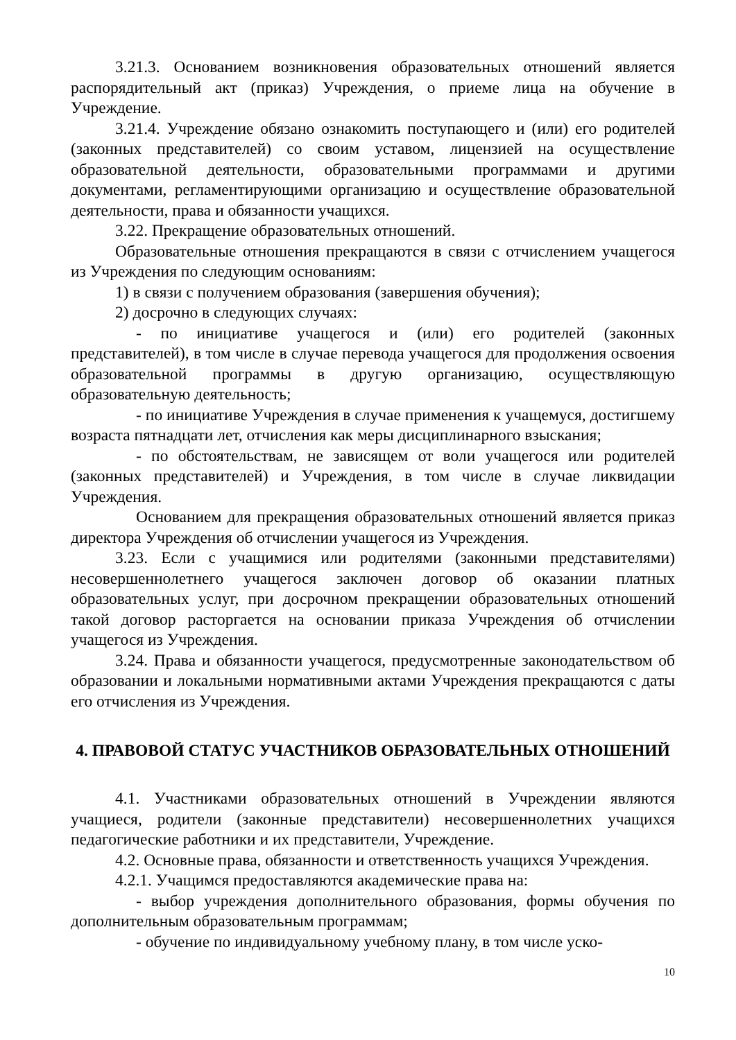3.21.3. Основанием возникновения образовательных отношений является распорядительный акт (приказ) Учреждения, о приеме лица на обучение в Учреждение.
3.21.4. Учреждение обязано ознакомить поступающего и (или) его родителей (законных представителей) со своим уставом, лицензией на осуществление образовательной деятельности, образовательными программами и другими документами, регламентирующими организацию и осуществление образовательной деятельности, права и обязанности учащихся.
3.22. Прекращение образовательных отношений.
Образовательные отношения прекращаются в связи с отчислением учащегося из Учреждения по следующим основаниям:
1) в связи с получением образования (завершения обучения);
2) досрочно в следующих случаях:
- по инициативе учащегося и (или) его родителей (законных представителей), в том числе в случае перевода учащегося для продолжения освоения образовательной программы в другую организацию, осуществляющую образовательную деятельность;
- по инициативе Учреждения в случае применения к учащемуся, достигшему возраста пятнадцати лет, отчисления как меры дисциплинарного взыскания;
- по обстоятельствам, не зависящем от воли учащегося или родителей (законных представителей) и Учреждения, в том числе в случае ликвидации Учреждения.
Основанием для прекращения образовательных отношений является приказ директора Учреждения об отчислении учащегося из Учреждения.
3.23. Если с учащимися или родителями (законными представителями) несовершеннолетнего учащегося заключен договор об оказании платных образовательных услуг, при досрочном прекращении образовательных отношений такой договор расторгается на основании приказа Учреждения об отчислении учащегося из Учреждения.
3.24. Права и обязанности учащегося, предусмотренные законодательством об образовании и локальными нормативными актами Учреждения прекращаются с даты его отчисления из Учреждения.
4. ПРАВОВОЙ СТАТУС УЧАСТНИКОВ ОБРАЗОВАТЕЛЬНЫХ ОТНОШЕНИЙ
4.1. Участниками образовательных отношений в Учреждении являются учащиеся, родители (законные представители) несовершеннолетних учащихся педагогические работники и их представители, Учреждение.
4.2. Основные права, обязанности и ответственность учащихся Учреждения.
4.2.1. Учащимся предоставляются академические права на:
- выбор учреждения дополнительного образования, формы обучения по дополнительным образовательным программам;
- обучение по индивидуальному учебному плану, в том числе уско-
10